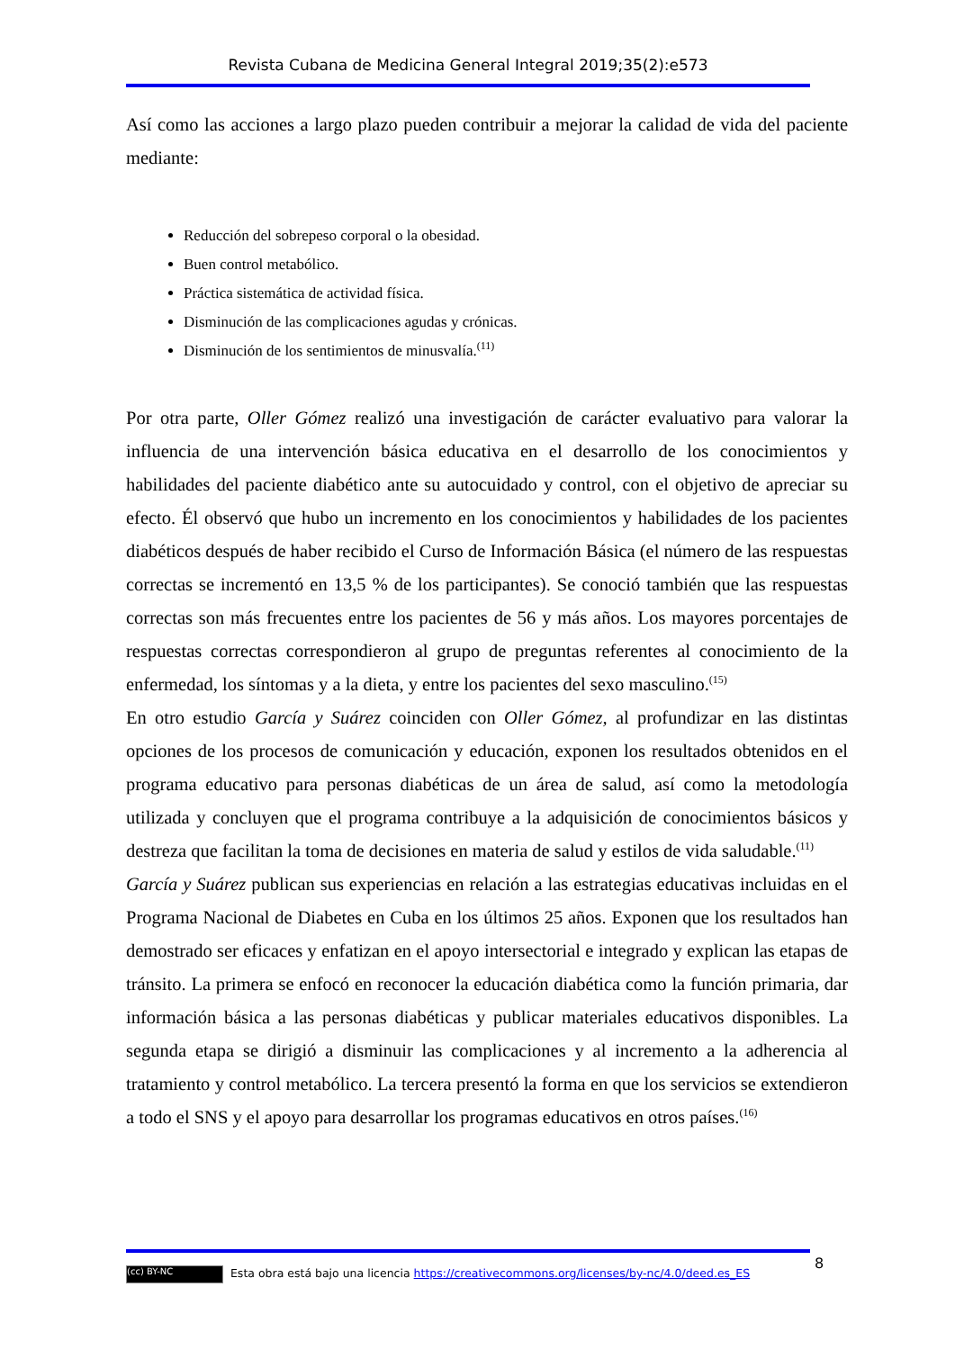Revista Cubana de Medicina General Integral 2019;35(2):e573
Así como las acciones a largo plazo pueden contribuir a mejorar la calidad de vida del paciente mediante:
Reducción del sobrepeso corporal o la obesidad.
Buen control metabólico.
Práctica sistemática de actividad física.
Disminución de las complicaciones agudas y crónicas.
Disminución de los sentimientos de minusvalía.<sup>(11)</sup>
Por otra parte, Oller Gómez realizó una investigación de carácter evaluativo para valorar la influencia de una intervención básica educativa en el desarrollo de los conocimientos y habilidades del paciente diabético ante su autocuidado y control, con el objetivo de apreciar su efecto. Él observó que hubo un incremento en los conocimientos y habilidades de los pacientes diabéticos después de haber recibido el Curso de Información Básica (el número de las respuestas correctas se incrementó en 13,5 % de los participantes). Se conoció también que las respuestas correctas son más frecuentes entre los pacientes de 56 y más años. Los mayores porcentajes de respuestas correctas correspondieron al grupo de preguntas referentes al conocimiento de la enfermedad, los síntomas y a la dieta, y entre los pacientes del sexo masculino.<sup>(15)</sup>
En otro estudio García y Suárez coinciden con Oller Gómez, al profundizar en las distintas opciones de los procesos de comunicación y educación, exponen los resultados obtenidos en el programa educativo para personas diabéticas de un área de salud, así como la metodología utilizada y concluyen que el programa contribuye a la adquisición de conocimientos básicos y destreza que facilitan la toma de decisiones en materia de salud y estilos de vida saludable.<sup>(11)</sup>
García y Suárez publican sus experiencias en relación a las estrategias educativas incluidas en el Programa Nacional de Diabetes en Cuba en los últimos 25 años. Exponen que los resultados han demostrado ser eficaces y enfatizan en el apoyo intersectorial e integrado y explican las etapas de tránsito. La primera se enfocó en reconocer la educación diabética como la función primaria, dar información básica a las personas diabéticas y publicar materiales educativos disponibles. La segunda etapa se dirigió a disminuir las complicaciones y al incremento a la adherencia al tratamiento y control metabólico. La tercera presentó la forma en que los servicios se extendieron a todo el SNS y el apoyo para desarrollar los programas educativos en otros países.<sup>(16)</sup>
8
(cc) BY-NC Esta obra está bajo una licencia https://creativecommons.org/licenses/by-nc/4.0/deed.es_ES